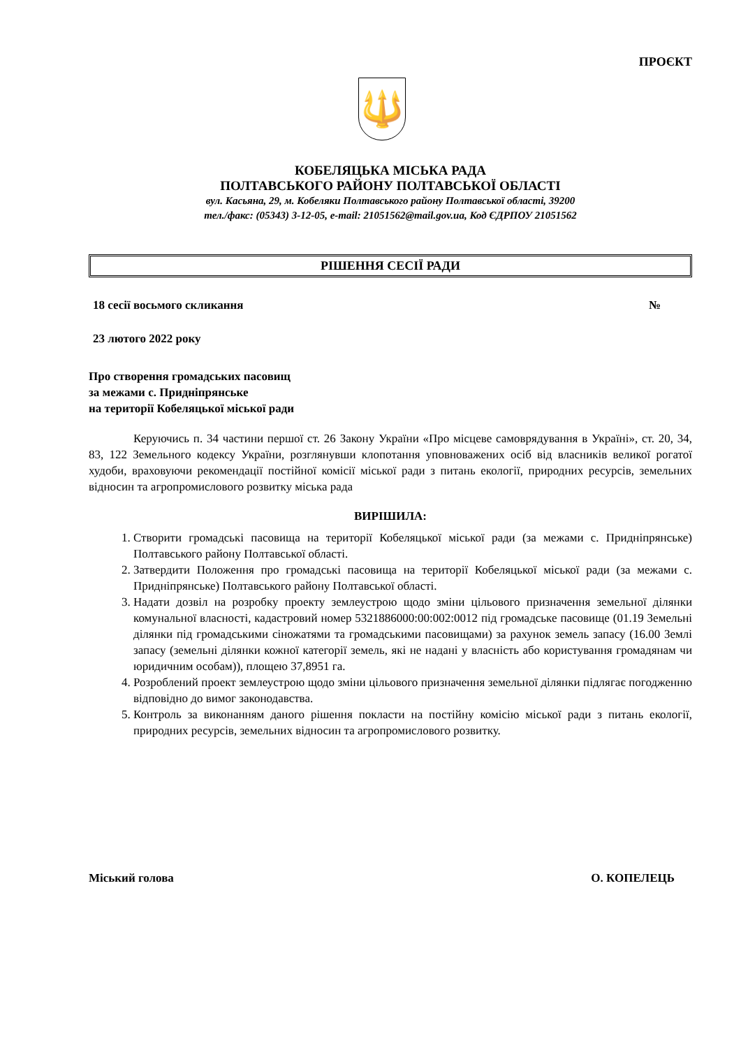ПРОЄКТ
🔱
КОБЕЛЯЦЬКА МІСЬКА РАДА
ПОЛТАВСЬКОГО РАЙОНУ ПОЛТАВСЬКОЇ ОБЛАСТІ
вул. Касьяна, 29, м. Кобеляки Полтавського району Полтавської області, 39200
тел./факс: (05343) 3-12-05, e-mail: 21051562@mail.gov.ua, Код ЄДРПОУ 21051562
РІШЕННЯ СЕСІЇ РАДИ
18 сесії восьмого скликання №
23 лютого 2022 року
Про створення громадських пасовищ
за межами с. Придніпрянське
на території Кобеляцької міської ради
Керуючись п. 34 частини першої ст. 26 Закону України «Про місцеве самоврядування в Україні», ст. 20, 34, 83, 122 Земельного кодексу України, розглянувши клопотання уповноважених осіб від власників великої рогатої худоби, враховуючи рекомендації постійної комісії міської ради з питань екології, природних ресурсів, земельних відносин та агропромислового розвитку міська рада
ВИРІШИЛА:
1. Створити громадські пасовища на території Кобеляцької міської ради (за межами с. Придніпрянське) Полтавського району Полтавської області.
2. Затвердити Положення про громадські пасовища на території Кобеляцької міської ради (за межами с. Придніпрянське) Полтавського району Полтавської області.
3. Надати дозвіл на розробку проекту землеустрою щодо зміни цільового призначення земельної ділянки комунальної власності, кадастровий номер 5321886000:00:002:0012 під громадське пасовище (01.19 Земельні ділянки під громадськими сіножатями та громадськими пасовищами) за рахунок земель запасу (16.00 Землі запасу (земельні ділянки кожної категорії земель, які не надані у власність або користування громадянам чи юридичним особам)), площею 37,8951 га.
4. Розроблений проект землеустрою щодо зміни цільового призначення земельної ділянки підлягає погодженню відповідно до вимог законодавства.
5. Контроль за виконанням даного рішення покласти на постійну комісію міської ради з питань екології, природних ресурсів, земельних відносин та агропромислового розвитку.
Міський голова О. КОПЕЛЕЦЬ